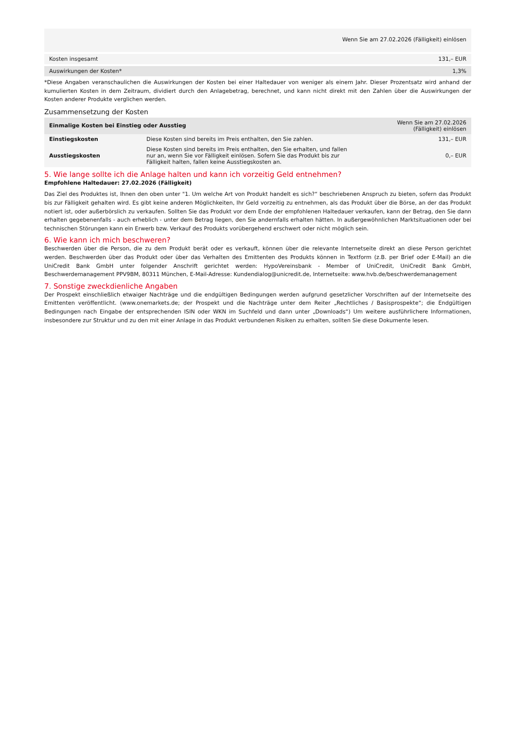| | Wenn Sie am 27.02.2026 (Fälligkeit) einlösen |
| Kosten insgesamt | 131,– EUR |
| Auswirkungen der Kosten* | 1,3% |
*Diese Angaben veranschaulichen die Auswirkungen der Kosten bei einer Haltedauer von weniger als einem Jahr. Dieser Prozentsatz wird anhand der kumulierten Kosten in dem Zeitraum, dividiert durch den Anlagebetrag, berechnet, und kann nicht direkt mit den Zahlen über die Auswirkungen der Kosten anderer Produkte verglichen werden.
Zusammensetzung der Kosten
| Einmalige Kosten bei Einstieg oder Ausstieg | | Wenn Sie am 27.02.2026 (Fälligkeit) einlösen |
| --- | --- | --- |
| Einstiegskosten | Diese Kosten sind bereits im Preis enthalten, den Sie zahlen. | 131,– EUR |
| Ausstiegskosten | Diese Kosten sind bereits im Preis enthalten, den Sie erhalten, und fallen nur an, wenn Sie vor Fälligkeit einlösen. Sofern Sie das Produkt bis zur Fälligkeit halten, fallen keine Ausstiegskosten an. | 0,– EUR |
5. Wie lange sollte ich die Anlage halten und kann ich vorzeitig Geld entnehmen?
Empfohlene Haltedauer: 27.02.2026 (Fälligkeit)
Das Ziel des Produktes ist, Ihnen den oben unter "1. Um welche Art von Produkt handelt es sich?“ beschriebenen Anspruch zu bieten, sofern das Produkt bis zur Fälligkeit gehalten wird. Es gibt keine anderen Möglichkeiten, Ihr Geld vorzeitig zu entnehmen, als das Produkt über die Börse, an der das Produkt notiert ist, oder außerbörslich zu verkaufen. Sollten Sie das Produkt vor dem Ende der empfohlenen Haltedauer verkaufen, kann der Betrag, den Sie dann erhalten gegebenenfalls - auch erheblich - unter dem Betrag liegen, den Sie andernfalls erhalten hätten. In außergewöhnlichen Marktsituationen oder bei technischen Störungen kann ein Erwerb bzw. Verkauf des Produkts vorübergehend erschwert oder nicht möglich sein.
6. Wie kann ich mich beschweren?
Beschwerden über die Person, die zu dem Produkt berät oder es verkauft, können über die relevante Internetseite direkt an diese Person gerichtet werden. Beschwerden über das Produkt oder über das Verhalten des Emittenten des Produkts können in Textform (z.B. per Brief oder E-Mail) an die UniCredit Bank GmbH unter folgender Anschrift gerichtet werden: HypoVereinsbank - Member of UniCredit, UniCredit Bank GmbH, Beschwerdemanagement PPV9BM, 80311 München, E-Mail-Adresse: Kundendialog@unicredit.de, Internetseite: www.hvb.de/beschwerdemanagement
7. Sonstige zweckdienliche Angaben
Der Prospekt einschließlich etwaiger Nachträge und die endgültigen Bedingungen werden aufgrund gesetzlicher Vorschriften auf der Internetseite des Emittenten veröffentlicht. (www.onemarkets.de; der Prospekt und die Nachträge unter dem Reiter „Rechtliches / Basisprospekte“; die Endgültigen Bedingungen nach Eingabe der entsprechenden ISIN oder WKN im Suchfeld und dann unter „Downloads“) Um weitere ausführlichere Informationen, insbesondere zur Struktur und zu den mit einer Anlage in das Produkt verbundenen Risiken zu erhalten, sollten Sie diese Dokumente lesen.